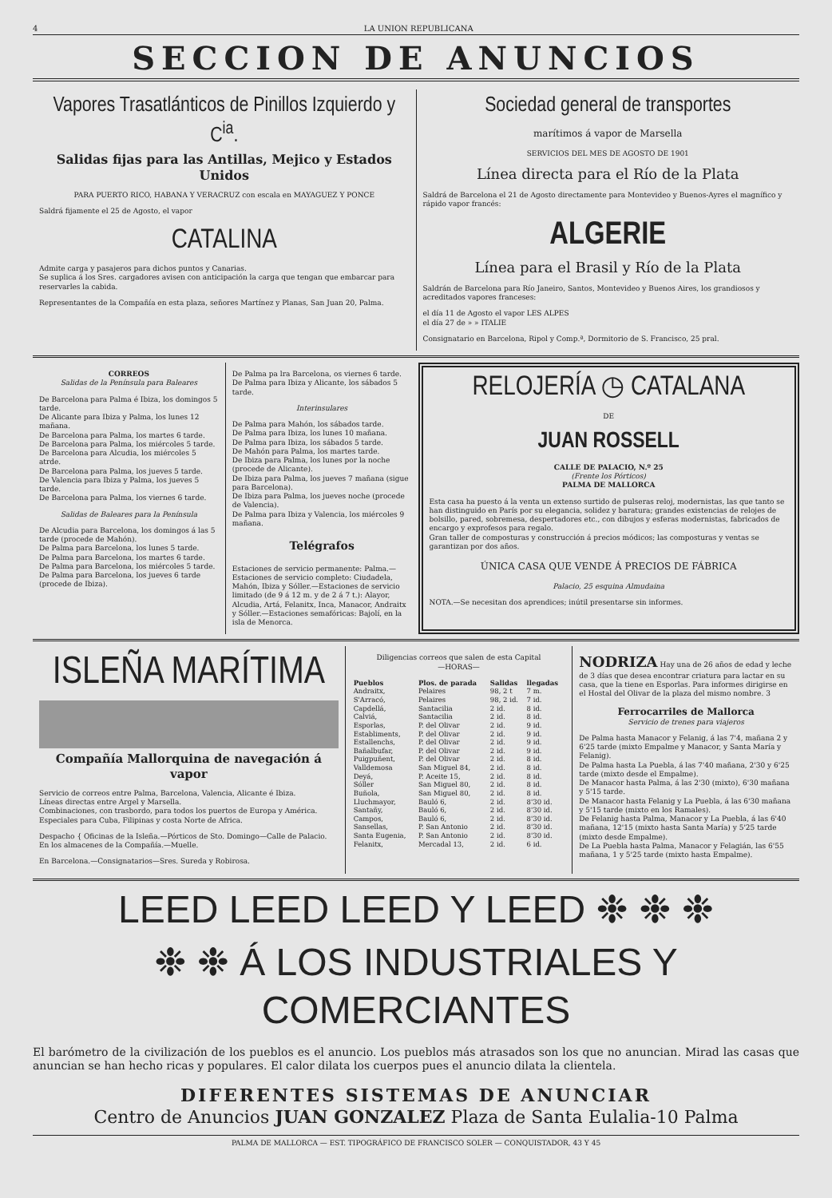4 LA UNION REPUBLICANA
SECCION DE ANUNCIOS
Vapores Trasatlánticos de Pinillos Izquierdo y C<sup>ia</sup>.
Salidas fijas para las Antillas, Mejico y Estados Unidos
PARA PUERTO RICO, HABANA Y VERACRUZ con escala en MAYAGUEZ Y PONCE
Saldrá fijamente el 25 de Agosto, el vapor
CATALINA
Admite carga y pasajeros para dichos puntos y Canarias.
Se suplica á los Sres. cargadores avisen con anticipación la carga que tengan que embarcar para reservarles la cabida.
Representantes de la Compañía en esta plaza, señores Martínez y Planas, San Juan 20, Palma.
Sociedad general de transportes
marítimos á vapor de Marsella
SERVICIOS DEL MES DE AGOSTO DE 1901
Línea directa para el Río de la Plata
Saldrá de Barcelona el 21 de Agosto directamente para Montevideo y Buenos-Ayres el magnífico y rápido vapor francés:
ALGERIE
Línea para el Brasil y Río de la Plata
Saldrán de Barcelona para Río Janeiro, Santos, Montevideo y Buenos Aires, los grandiosos y acreditados vapores franceses:
el día 11 de Agosto el vapor LES ALPES
el día 27 de » » ITALIE
Consignatario en Barcelona, Ripol y Comp.ª, Dormitorio de S. Francisco, 25 pral.
CORREOS
Salidas de la Península para Baleares
De Barcelona para Palma é Ibiza, los domingos 5 tarde.
De Alicante para Ibiza y Palma, los lunes 12 mañana.
De Barcelona para Palma, los martes 6 tarde.
De Barcelona para Palma, los miércoles 5 tarde.
De Barcelona para Alcudia, los miércoles 5 atrde.
De Barcelona para Palma, los jueves 5 tarde.
De Valencia para Ibiza y Palma, los jueves 5 tarde.
De Barcelona para Palma, los viernes 6 tarde.
Salidas de Baleares para la Península
De Alcudia para Barcelona, los domingos á las 5 tarde (procede de Mahón).
De Palma para Barcelona, los lunes 5 tarde.
De Palma para Barcelona, los martes 6 tarde.
De Palma para Barcelona, los miércoles 5 tarde.
De Palma para Barcelona, los jueves 6 tarde (procede de Ibiza).
De Palma pa lra Barcelona, os viernes 6 tarde.
De Palma para Ibiza y Alicante, los sábados 5 tarde.
Interinsulares
De Palma para Mahón, los sábados tarde.
De Palma para Ibiza, los lunes 10 mañana.
De Palma para Ibiza, los sábados 5 tarde.
De Mahón para Palma, los martes tarde.
De Ibiza para Palma, los lunes por la noche (procede de Alicante).
De Ibiza para Palma, los jueves 7 mañana (sigue para Barcelona).
De Ibiza para Palma, los jueves noche (procede de Valencia).
De Palma para Ibiza y Valencia, los miércoles 9 mañana.
Telégrafos
Estaciones de servicio permanente: Palma.—Estaciones de servicio completo: Ciudadela, Mahón, Ibiza y Sóller.—Estaciones de servicio limitado (de 9 á 12 m. y de 2 á 7 t.): Alayor, Alcudia, Artá, Felanitx, Inca, Manacor, Andraitx y Sóller.—Estaciones semafóricas: Bajolí, en la isla de Menorca.
RELOJERÍA ◷ CATALANA
DE
JUAN ROSSELL
CALLE DE PALACIO, N.º 25
(Frente los Pórticos)
PALMA DE MALLORCA
Esta casa ha puesto á la venta un extenso surtido de pulseras reloj, modernistas, las que tanto se han distinguido en París por su elegancia, solidez y baratura; grandes existencias de relojes de bolsillo, pared, sobremesa, despertadores etc., con dibujos y esferas modernistas, fabricados de encargo y exprofesos para regalo.
Gran taller de composturas y construcción á precios módicos; las composturas y ventas se garantizan por dos años.
ÚNICA CASA QUE VENDE Á PRECIOS DE FÁBRICA
Palacio, 25 esquina Almudaina
NOTA.—Se necesitan dos aprendices; inútil presentarse sin informes.
ISLEÑA MARÍTIMA
Compañía Mallorquina de navegación á vapor
Servicio de correos entre Palma, Barcelona, Valencia, Alicante é Ibiza.
Líneas directas entre Argel y Marsella.
Combinaciones, con trasbordo, para todos los puertos de Europa y América.
Especiales para Cuba, Filipinas y costa Norte de Africa.
Despacho { Oficinas de la Isleña.—Pórticos de Sto. Domingo—Calle de Palacio.
En los almacenes de la Compañía.—Muelle.
En Barcelona.—Consignatarios—Sres. Sureda y Robirosa.
Diligencias correos que salen de esta Capital
—HORAS—
| Pueblos | Plos. de parada | Salidas | llegadas |
| --- | --- | --- | --- |
| Andraitx, | Pelaires | 98, 2 t | 7 m. |
| S'Arracó, | Pelaires | 98, 2 id. | 7 id. |
| Capdellá, | Santacilia | 2 id. | 8 id. |
| Calviá, | Santacilia | 2 id. | 8 id. |
| Esporlas, | P. del Olivar | 2 id. | 9 id. |
| Establiments, | P. del Olivar | 2 id. | 9 id. |
| Estallenchs, | P. del Olivar | 2 id. | 9 id. |
| Bañalbufar, | P. del Olivar | 2 id. | 9 id. |
| Puigpuñent, | P. del Olivar | 2 id. | 8 id. |
| Valldemosa | San Miguel 84, | 2 id. | 8 id. |
| Deyá, | P. Aceite 15, | 2 id. | 8 id. |
| Sóller | San Miguel 80, | 2 id. | 8 id. |
| Buñola, | San Miguel 80, | 2 id. | 8 id. |
| Lluchmayor, | Bauló 6, | 2 id. | 8'30 id. |
| Santañy, | Bauló 6, | 2 id. | 8'30 id. |
| Campos, | Bauló 6, | 2 id. | 8'30 id. |
| Sansellas, | P. San Antonio | 2 id. | 8'30 id. |
| Santa Eugenia, | P. San Antonio | 2 id. | 8'30 id. |
| Felanitx, | Mercadal 13, | 2 id. | 6 id. |
NODRIZA Hay una de 26 años de edad y leche de 3 días que desea encontrar criatura para lactar en su casa, que la tiene en Esporlas. Para informes dirigirse en el Hostal del Olivar de la plaza del mismo nombre. 3
Ferrocarriles de Mallorca
Servicio de trenes para viajeros
De Palma hasta Manacor y Felanig, á las 7'4, mañana 2 y 6'25 tarde (mixto Empalme y Manacor, y Santa María y Felanig).
De Palma hasta La Puebla, á las 7'40 mañana, 2'30 y 6'25 tarde (mixto desde el Empalme).
De Manacor hasta Palma, á las 2'30 (mixto), 6'30 mañana y 5'15 tarde.
De Manacor hasta Felanig y La Puebla, á las 6'30 mañana y 5'15 tarde (mixto en los Ramales).
De Felanig hasta Palma, Manacor y La Puebla, á las 6'40 mañana, 12'15 (mixto hasta Santa María) y 5'25 tarde (mixto desde Empalme).
De La Puebla hasta Palma, Manacor y Felagián, las 6'55 mañana, 1 y 5'25 tarde (mixto hasta Empalme).
LEED LEED LEED Y LEED ❉ ❉ ❉
❉ ❉ Á LOS INDUSTRIALES Y COMERCIANTES
El barómetro de la civilización de los pueblos es el anuncio. Los pueblos más atrasados son los que no anuncian. Mirad las casas que anuncian se han hecho ricas y populares. El calor dilata los cuerpos pues el anuncio dilata la clientela.
DIFERENTES SISTEMAS DE ANUNCIAR
Centro de Anuncios JUAN GONZALEZ Plaza de Santa Eulalia-10 Palma
PALMA DE MALLORCA — EST. TIPOGRÁFICO DE FRANCISCO SOLER — CONQUISTADOR, 43 Y 45